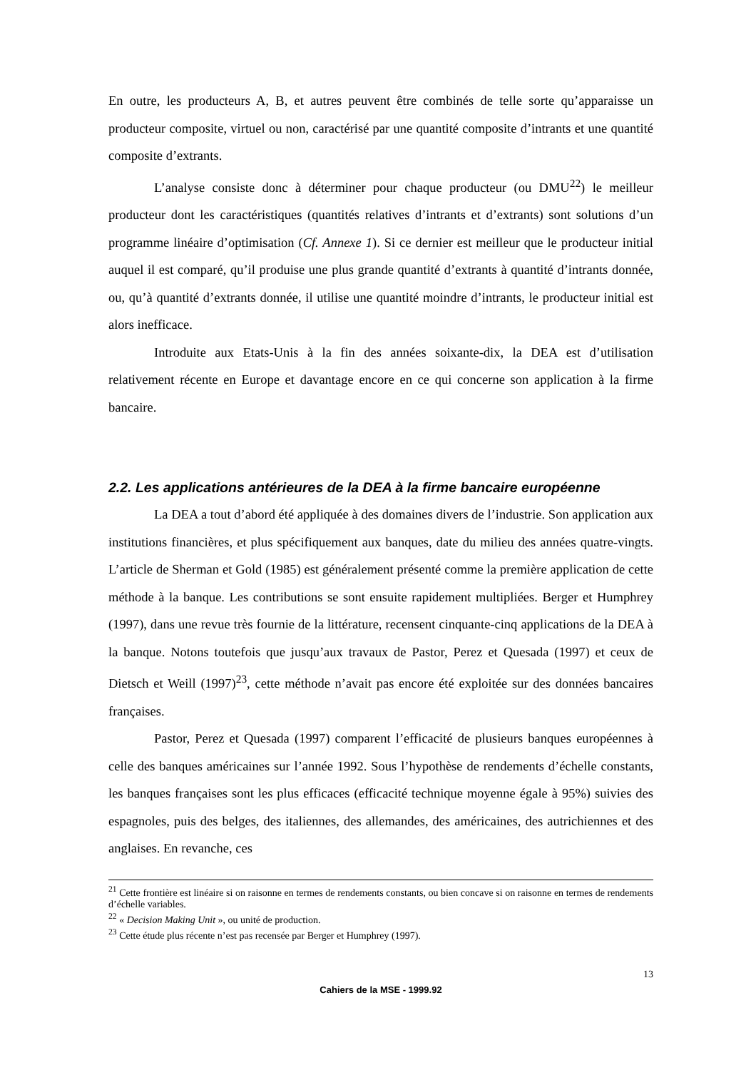En outre, les producteurs A, B, et autres peuvent être combinés de telle sorte qu’apparaisse un producteur composite, virtuel ou non, caractérisé par une quantité composite d’intrants et une quantité composite d’extrants.
L’analyse consiste donc à déterminer pour chaque producteur (ou DMU<sup>22</sup>) le meilleur producteur dont les caractéristiques (quantités relatives d’intrants et d’extrants) sont solutions d’un programme linéaire d’optimisation (Cf. Annexe 1). Si ce dernier est meilleur que le producteur initial auquel il est comparé, qu’il produise une plus grande quantité d’extrants à quantité d’intrants donnée, ou, qu’à quantité d’extrants donnée, il utilise une quantité moindre d’intrants, le producteur initial est alors inefficace.
Introduite aux Etats-Unis à la fin des années soixante-dix, la DEA est d’utilisation relativement récente en Europe et davantage encore en ce qui concerne son application à la firme bancaire.
2.2. Les applications antérieures de la DEA à la firme bancaire européenne
La DEA a tout d’abord été appliquée à des domaines divers de l’industrie. Son application aux institutions financières, et plus spécifiquement aux banques, date du milieu des années quatre-vingts. L’article de Sherman et Gold (1985) est généralement présenté comme la première application de cette méthode à la banque. Les contributions se sont ensuite rapidement multipliées. Berger et Humphrey (1997), dans une revue très fournie de la littérature, recensent cinquante-cinq applications de la DEA à la banque. Notons toutefois que jusqu’aux travaux de Pastor, Perez et Quesada (1997) et ceux de Dietsch et Weill (1997)<sup>23</sup>, cette méthode n’avait pas encore été exploitée sur des données bancaires françaises.
Pastor, Perez et Quesada (1997) comparent l’efficacité de plusieurs banques européennes à celle des banques américaines sur l’année 1992. Sous l’hypothèse de rendements d’échelle constants, les banques françaises sont les plus efficaces (efficacité technique moyenne égale à 95%) suivies des espagnoles, puis des belges, des italiennes, des allemandes, des américaines, des autrichiennes et des anglaises. En revanche, ces
<sup>21</sup> Cette frontière est linéaire si on raisonne en termes de rendements constants, ou bien concave si on raisonne en termes de rendements d’échelle variables.
<sup>22</sup> « Decision Making Unit », ou unité de production.
<sup>23</sup> Cette étude plus récente n’est pas recensée par Berger et Humphrey (1997).
13
Cahiers de la MSE - 1999.92